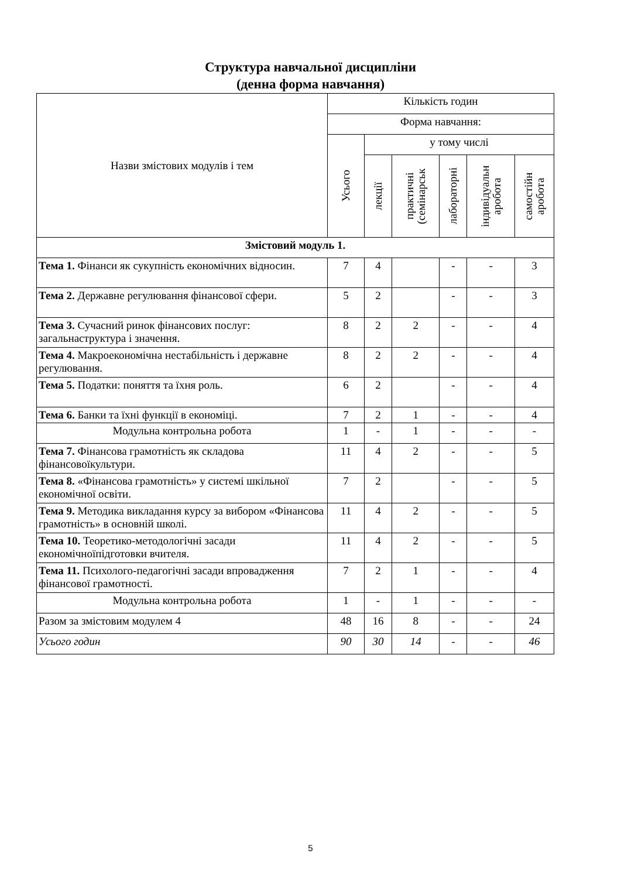Структура навчальної дисципліни
(денна форма навчання)
| Назви змістових модулів і тем | Кількість годин | | | | | | |
| --- | --- | --- | --- | --- | --- | --- | --- |
| | Форма навчання: | | | | | | |
| | Усього | у тому числі | | | | | |
| | | лекції | практичні (семінарськ | лабораторні | індивідуальн аробота | самостійн аробота | |
| Змістовий модуль 1. | | | | | | | |
| Тема 1. Фінанси як сукупність економічних відносин. | 7 | 4 | | - | - | 3 | |
| Тема 2. Державне регулювання фінансової сфери. | 5 | 2 | | - | - | 3 | |
| Тема 3. Сучасний ринок фінансових послуг: загальнаструктура і значення. | 8 | 2 | 2 | - | - | 4 | |
| Тема 4. Макроекономічна нестабільність і державне регулювання. | 8 | 2 | 2 | - | - | 4 | |
| Тема 5. Податки: поняття та їхня роль. | 6 | 2 | | - | - | 4 | |
| Тема 6. Банки та їхні функції в економіці. | 7 | 2 | 1 | - | - | 4 | |
| Модульна контрольна робота | 1 | - | 1 | - | - | - | |
| Тема 7. Фінансова грамотність як складова фінансовоїкультури. | 11 | 4 | 2 | - | - | 5 | |
| Тема 8. «Фінансова грамотність» у системі шкільної економічної освіти. | 7 | 2 | | - | - | 5 | |
| Тема 9. Методика викладання курсу за вибором «Фінансова грамотність» в основній школі. | 11 | 4 | 2 | - | - | 5 | |
| Тема 10. Теоретико-методологічні засади економічноїпідготовки вчителя. | 11 | 4 | 2 | - | - | 5 | |
| Тема 11. Психолого-педагогічні засади впровадження фінансової грамотності. | 7 | 2 | 1 | - | - | 4 | |
| Модульна контрольна робота | 1 | - | 1 | - | - | - | |
| Разом за змістовим модулем 4 | 48 | 16 | 8 | - | - | 24 | |
| Усього годин | 90 | 30 | 14 | - | - | 46 | |
5